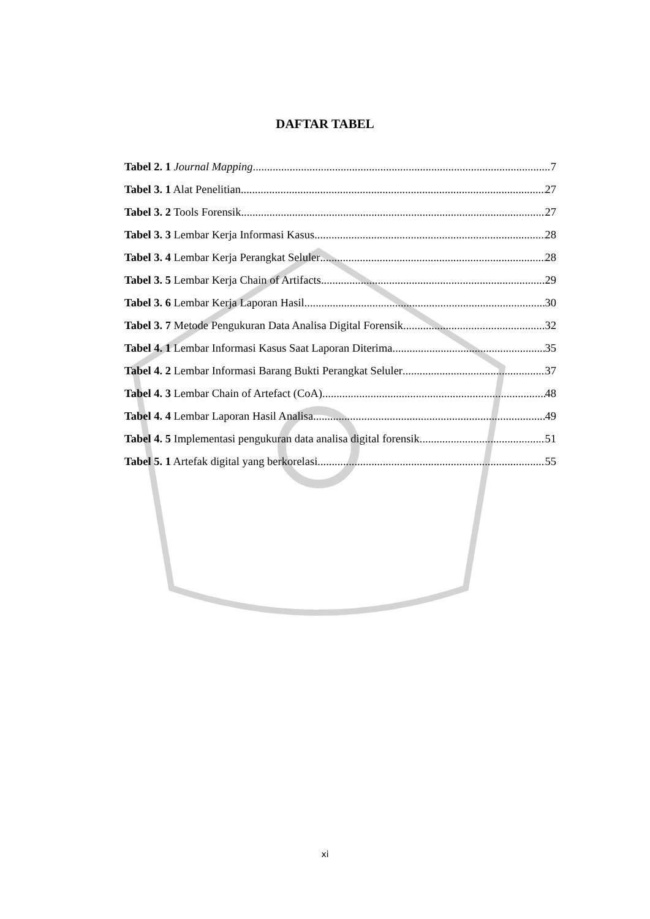DAFTAR TABEL
Tabel 2. 1 Journal Mapping 7
Tabel 3. 1 Alat Penelitian 27
Tabel 3. 2 Tools Forensik 27
Tabel 3. 3 Lembar Kerja Informasi Kasus 28
Tabel 3. 4 Lembar Kerja Perangkat Seluler 28
Tabel 3. 5 Lembar Kerja Chain of Artifacts 29
Tabel 3. 6 Lembar Kerja Laporan Hasil 30
Tabel 3. 7 Metode Pengukuran Data Analisa Digital Forensik 32
Tabel 4. 1 Lembar Informasi Kasus Saat Laporan Diterima 35
Tabel 4. 2 Lembar Informasi Barang Bukti Perangkat Seluler 37
Tabel 4. 3 Lembar Chain of Artefact (CoA) 48
Tabel 4. 4 Lembar Laporan Hasil Analisa 49
Tabel 4. 5 Implementasi pengukuran data analisa digital forensik 51
Tabel 5. 1 Artefak digital yang berkorelasi 55
xi